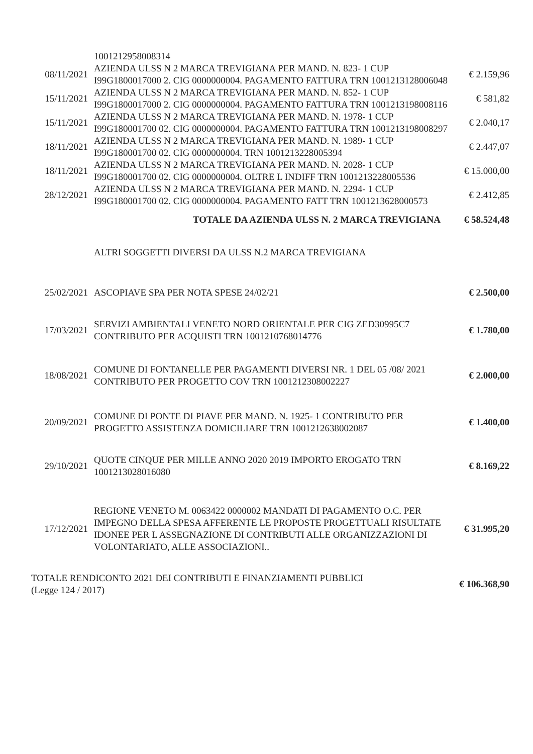| | 1001212958008314 | |
| 08/11/2021 | AZIENDA ULSS N 2 MARCA TREVIGIANA PER MAND. N. 823- 1 CUP I99G1800017000 2. CIG 0000000004. PAGAMENTO FATTURA TRN 1001213128006048 | € 2.159,96 |
| 15/11/2021 | AZIENDA ULSS N 2 MARCA TREVIGIANA PER MAND. N. 852- 1 CUP I99G1800017000 2. CIG 0000000004. PAGAMENTO FATTURA TRN 1001213198008116 | € 581,82 |
| 15/11/2021 | AZIENDA ULSS N 2 MARCA TREVIGIANA PER MAND. N. 1978- 1 CUP I99G180001700 02. CIG 0000000004. PAGAMENTO FATTURA TRN 1001213198008297 | € 2.040,17 |
| 18/11/2021 | AZIENDA ULSS N 2 MARCA TREVIGIANA PER MAND. N. 1989- 1 CUP I99G180001700 02. CIG 0000000004. TRN 1001213228005394 | € 2.447,07 |
| 18/11/2021 | AZIENDA ULSS N 2 MARCA TREVIGIANA PER MAND. N. 2028- 1 CUP I99G180001700 02. CIG 0000000004. OLTRE L INDIFF TRN 1001213228005536 | € 15.000,00 |
| 28/12/2021 | AZIENDA ULSS N 2 MARCA TREVIGIANA PER MAND. N. 2294- 1 CUP I99G180001700 02. CIG 0000000004. PAGAMENTO FATT TRN 1001213628000573 | € 2.412,85 |
| | TOTALE DA AZIENDA ULSS N. 2 MARCA TREVIGIANA | € 58.524,48 |
| | ALTRI SOGGETTI DIVERSI DA ULSS N.2 MARCA TREVIGIANA | |
| 25/02/2021 | ASCOPIAVE SPA PER NOTA SPESE 24/02/21 | € 2.500,00 |
| 17/03/2021 | SERVIZI AMBIENTALI VENETO NORD ORIENTALE PER CIG ZED30995C7 CONTRIBUTO PER ACQUISTI TRN 1001210768014776 | € 1.780,00 |
| 18/08/2021 | COMUNE DI FONTANELLE PER PAGAMENTI DIVERSI NR. 1 DEL 05 /08/ 2021 CONTRIBUTO PER PROGETTO COV TRN 1001212308002227 | € 2.000,00 |
| 20/09/2021 | COMUNE DI PONTE DI PIAVE PER MAND. N. 1925- 1 CONTRIBUTO PER PROGETTO ASSISTENZA DOMICILIARE TRN 1001212638002087 | € 1.400,00 |
| 29/10/2021 | QUOTE CINQUE PER MILLE ANNO 2020 2019 IMPORTO EROGATO TRN 1001213028016080 | € 8.169,22 |
| 17/12/2021 | REGIONE VENETO M. 0063422 0000002 MANDATI DI PAGAMENTO O.C. PER IMPEGNO DELLA SPESA AFFERENTE LE PROPOSTE PROGETTUALI RISULTATE IDONEE PER L ASSEGNAZIONE DI CONTRIBUTI ALLE ORGANIZZAZIONI DI VOLONTARIATO, ALLE ASSOCIAZIONI.. | € 31.995,20 |
| TOTALE RENDICONTO 2021 DEI CONTRIBUTI E FINANZIAMENTI PUBBLICI (Legge 124 / 2017) | | € 106.368,90 |